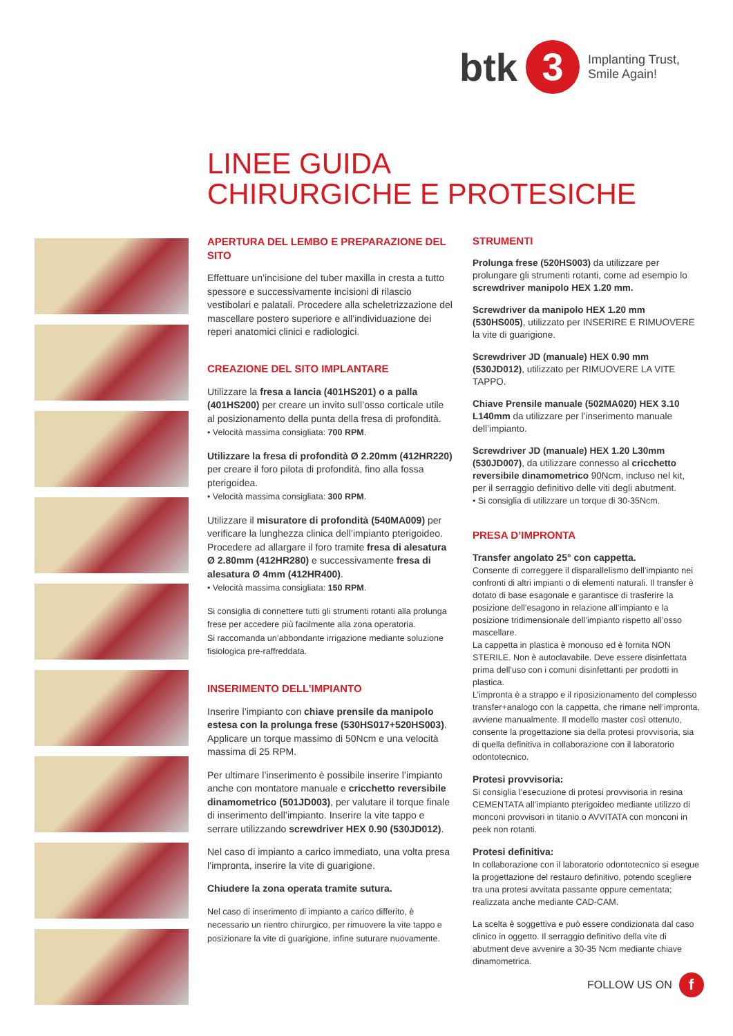btk 3 Implanting Trust,
Smile Again!
LINEE GUIDA
CHIRURGICHE E PROTESICHE
APERTURA DEL LEMBO E PREPARAZIONE DEL SITO
Effettuare un’incisione del tuber maxilla in cresta a tutto spessore e successivamente incisioni di rilascio vestibolari e palatali. Procedere alla scheletrizzazione del mascellare postero superiore e all’individuazione dei reperi anatomici clinici e radiologici.
CREAZIONE DEL SITO IMPLANTARE
Utilizzare la fresa a lancia (401HS201) o a palla (401HS200) per creare un invito sull’osso corticale utile al posizionamento della punta della fresa di profondità.
• Velocità massima consigliata: 700 RPM.
Utilizzare la fresa di profondità Ø 2.20mm (412HR220) per creare il foro pilota di profondità, fino alla fossa pterigoidea.
• Velocità massima consigliata: 300 RPM.
Utilizzare il misuratore di profondità (540MA009) per verificare la lunghezza clinica dell’impianto pterigoideo. Procedere ad allargare il foro tramite fresa di alesatura Ø 2.80mm (412HR280) e successivamente fresa di alesatura Ø 4mm (412HR400).
• Velocità massima consigliata: 150 RPM.
Si consiglia di connettere tutti gli strumenti rotanti alla prolunga frese per accedere più facilmente alla zona operatoria.
Si raccomanda un’abbondante irrigazione mediante soluzione fisiologica pre-raffreddata.
INSERIMENTO DELL’IMPIANTO
Inserire l’impianto con chiave prensile da manipolo estesa con la prolunga frese (530HS017+520HS003).
Applicare un torque massimo di 50Ncm e una velocità massima di 25 RPM.
Per ultimare l’inserimento è possibile inserire l’impianto anche con montatore manuale e cricchetto reversibile dinamometrico (501JD003), per valutare il torque finale di inserimento dell’impianto. Inserire la vite tappo e serrare utilizzando screwdriver HEX 0.90 (530JD012).
Nel caso di impianto a carico immediato, una volta presa l’impronta, inserire la vite di guarigione.
Chiudere la zona operata tramite sutura.
Nel caso di inserimento di impianto a carico differito, è necessario un rientro chirurgico, per rimuovere la vite tappo e posizionare la vite di guarigione, infine suturare nuovamente.
STRUMENTI
Prolunga frese (520HS003) da utilizzare per prolungare gli strumenti rotanti, come ad esempio lo screwdriver manipolo HEX 1.20 mm.
Screwdriver da manipolo HEX 1.20 mm (530HS005), utilizzato per INSERIRE E RIMUOVERE la vite di guarigione.
Screwdriver JD (manuale) HEX 0.90 mm (530JD012), utilizzato per RIMUOVERE LA VITE TAPPO.
Chiave Prensile manuale (502MA020) HEX 3.10 L140mm da utilizzare per l’inserimento manuale dell’impianto.
Screwdriver JD (manuale) HEX 1.20 L30mm (530JD007), da utilizzare connesso al cricchetto reversibile dinamometrico 90Ncm, incluso nel kit, per il serraggio definitivo delle viti degli abutment.
• Si consiglia di utilizzare un torque di 30-35Ncm.
PRESA D’IMPRONTA
Transfer angolato 25° con cappetta.
Consente di correggere il disparallelismo dell’impianto nei confronti di altri impianti o di elementi naturali. Il transfer è dotato di base esagonale e garantisce di trasferire la posizione dell’esagono in relazione all’impianto e la posizione tridimensionale dell’impianto rispetto all’osso mascellare.
La cappetta in plastica è monouso ed è fornita NON STERILE. Non è autoclavabile. Deve essere disinfettata prima dell’uso con i comuni disinfettanti per prodotti in plastica.
L’impronta è a strappo e il riposizionamento del complesso transfer+analogo con la cappetta, che rimane nell’impronta, avviene manualmente. Il modello master così ottenuto, consente la progettazione sia della protesi provvisoria, sia di quella definitiva in collaborazione con il laboratorio odontotecnico.
Protesi provvisoria:
Si consiglia l’esecuzione di protesi provvisoria in resina CEMENTATA all’impianto pterigoideo mediante utilizzo di monconi provvisori in titanio o AVVITATA con monconi in peek non rotanti.
Protesi definitiva:
In collaborazione con il laboratorio odontotecnico si esegue la progettazione del restauro definitivo, potendo scegliere tra una protesi avvitata passante oppure cementata; realizzata anche mediante CAD-CAM.
La scelta è soggettiva e può essere condizionata dal caso clinico in oggetto. Il serraggio definitivo della vite di abutment deve avvenire a 30-35 Ncm mediante chiave dinamometrica.
FOLLOW US ON f